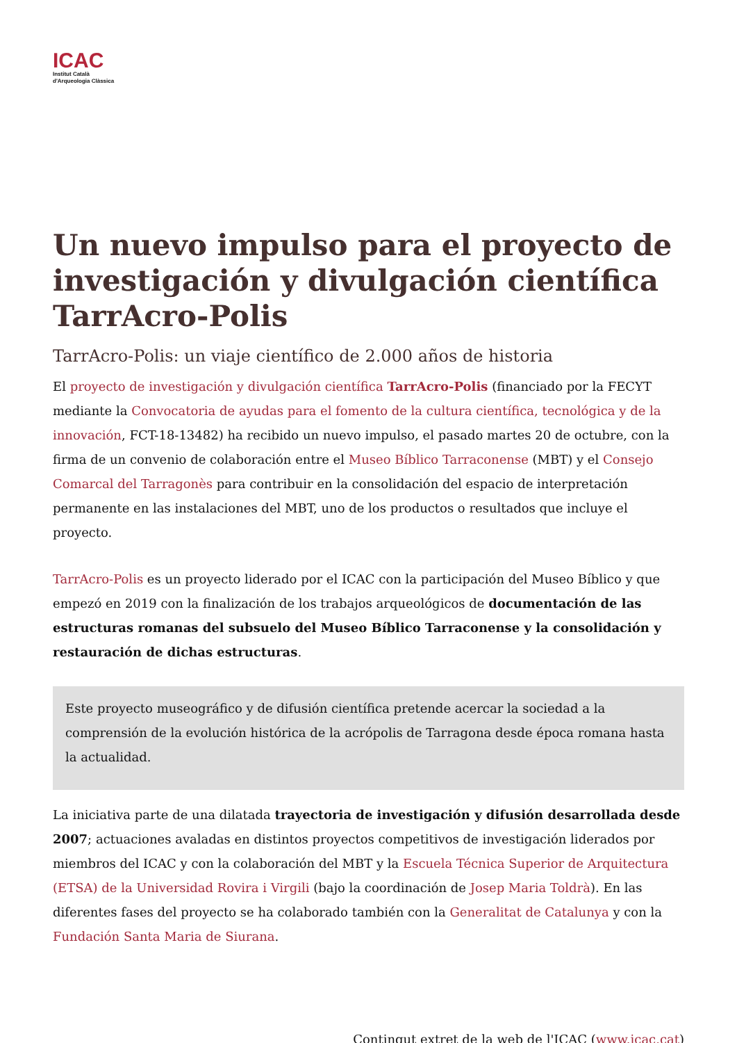ICAC
Institut Català
d'Arqueologia Clàssica
Un nuevo impulso para el proyecto de investigación y divulgación científica TarrAcro-Polis
TarrAcro-Polis: un viaje científico de 2.000 años de historia
El proyecto de investigación y divulgación científica TarrAcro-Polis (financiado por la FECYT mediante la Convocatoria de ayudas para el fomento de la cultura científica, tecnológica y de la innovación, FCT-18-13482) ha recibido un nuevo impulso, el pasado martes 20 de octubre, con la firma de un convenio de colaboración entre el Museo Bíblico Tarraconense (MBT) y el Consejo Comarcal del Tarragonès para contribuir en la consolidación del espacio de interpretación permanente en las instalaciones del MBT, uno de los productos o resultados que incluye el proyecto.
TarrAcro-Polis es un proyecto liderado por el ICAC con la participación del Museo Bíblico y que empezó en 2019 con la finalización de los trabajos arqueológicos de documentación de las estructuras romanas del subsuelo del Museo Bíblico Tarraconense y la consolidación y restauración de dichas estructuras.
Este proyecto museográfico y de difusión científica pretende acercar la sociedad a la comprensión de la evolución histórica de la acrópolis de Tarragona desde época romana hasta la actualidad.
La iniciativa parte de una dilatada trayectoria de investigación y difusión desarrollada desde 2007; actuaciones avaladas en distintos proyectos competitivos de investigación liderados por miembros del ICAC y con la colaboración del MBT y la Escuela Técnica Superior de Arquitectura (ETSA) de la Universidad Rovira i Virgili (bajo la coordinación de Josep Maria Toldrà). En las diferentes fases del proyecto se ha colaborado también con la Generalitat de Catalunya y con la Fundación Santa Maria de Siurana.
Contingut extret de la web de l'ICAC (www.icac.cat)